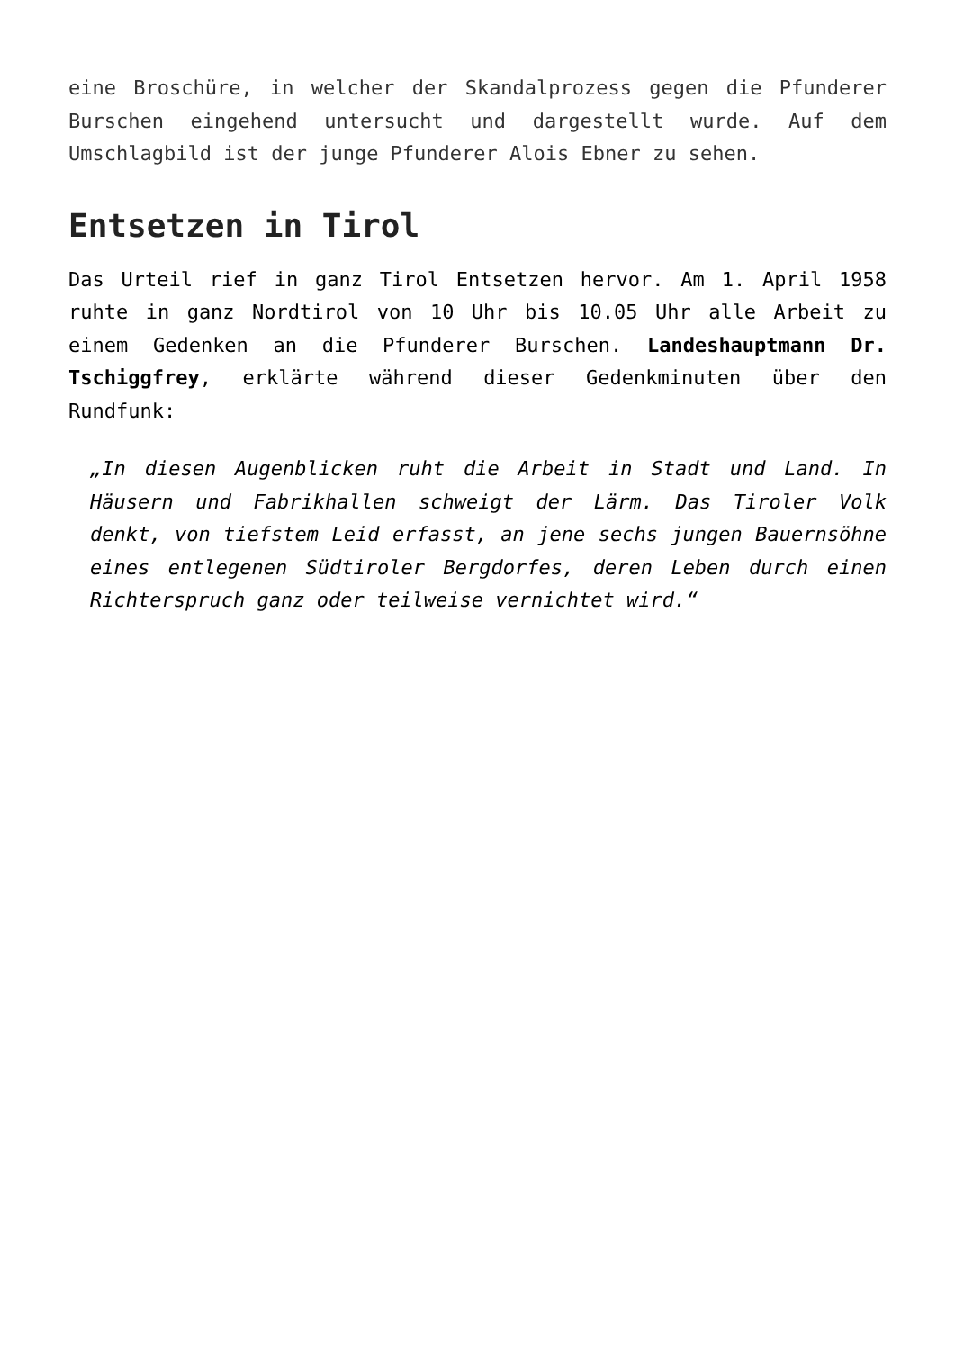eine Broschüre, in welcher der Skandalprozess gegen die Pfunderer Burschen eingehend untersucht und dargestellt wurde. Auf dem Umschlagbild ist der junge Pfunderer Alois Ebner zu sehen.
Entsetzen in Tirol
Das Urteil rief in ganz Tirol Entsetzen hervor. Am 1. April 1958 ruhte in ganz Nordtirol von 10 Uhr bis 10.05 Uhr alle Arbeit zu einem Gedenken an die Pfunderer Burschen. Landeshauptmann Dr. Tschiggfrey, erklärte während dieser Gedenkminuten über den Rundfunk:
„In diesen Augenblicken ruht die Arbeit in Stadt und Land. In Häusern und Fabrikhallen schweigt der Lärm. Das Tiroler Volk denkt, von tiefstem Leid erfasst, an jene sechs jungen Bauernsöhne eines entlegenen Südtiroler Bergdorfes, deren Leben durch einen Richterspruch ganz oder teilweise vernichtet wird.“